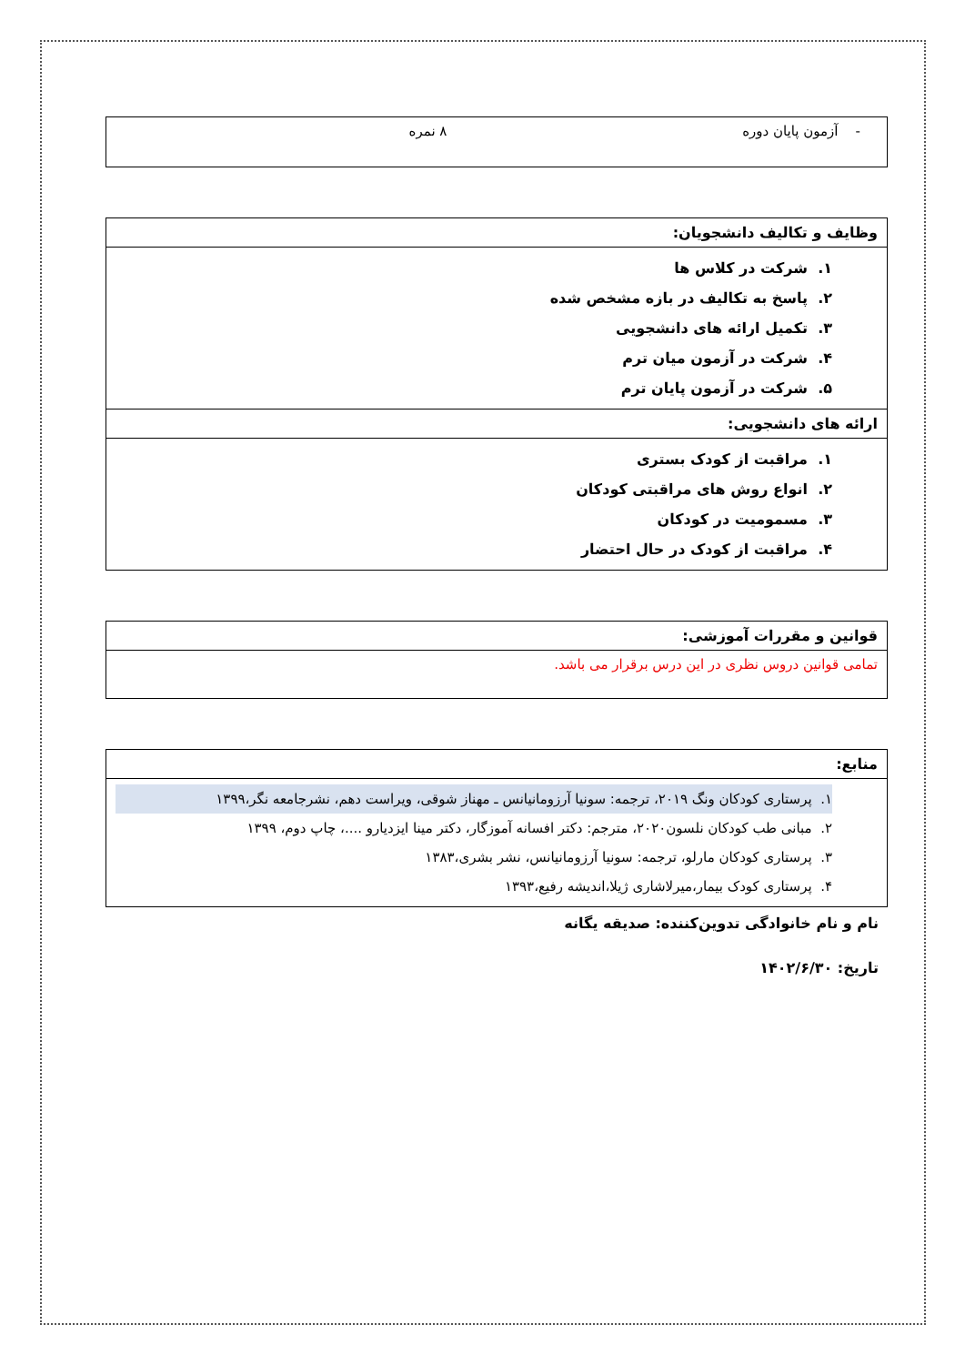| - آزمون پایان دوره ۸ نمره |
| وظایف و تکالیف دانشجویان: |
| --- |
| ۱. شرکت در کلاس ها ۲. پاسخ به تکالیف در بازه مشخص شده ۳. تکمیل ارائه های دانشجویی ۴. شرکت در آزمون میان ترم ۵. شرکت در آزمون پایان ترم |
| ارائه های دانشجویی: |
| ۱. مراقبت از کودک بستری ۲. انواع روش های مراقبتی کودکان ۳. مسمومیت در کودکان ۴. مراقبت از کودک در حال احتضار |
| قوانین و مقررات آموزشی: |
| --- |
| تمامی قوانین دروس نظری در این درس برقرار می باشد. |
| منابع: |
| --- |
| ۱. پرستاری کودکان ونگ ۲۰۱۹، ترجمه: سونیا آرزومانیانس ـ مهناز شوقی، ویراست دهم، نشرجامعه نگر،۱۳۹۹ ۲. مبانی طب کودکان نلسون۲۰۲۰، مترجم: دکتر افسانه آموزگار، دکتر مینا ایزدیارو ....، چاپ دوم، ۱۳۹۹ ۳. پرستاری کودکان مارلو، ترجمه: سونیا آرزومانیانس، نشر بشری،۱۳۸۳ ۴. پرستاری کودک بیمار،میرلاشاری ژیلا،اندیشه رفیع،۱۳۹۳ |
نام و نام خانوادگی تدوین‌کننده: صدیقه یگانه
تاریخ: ۱۴۰۲/۶/۳۰